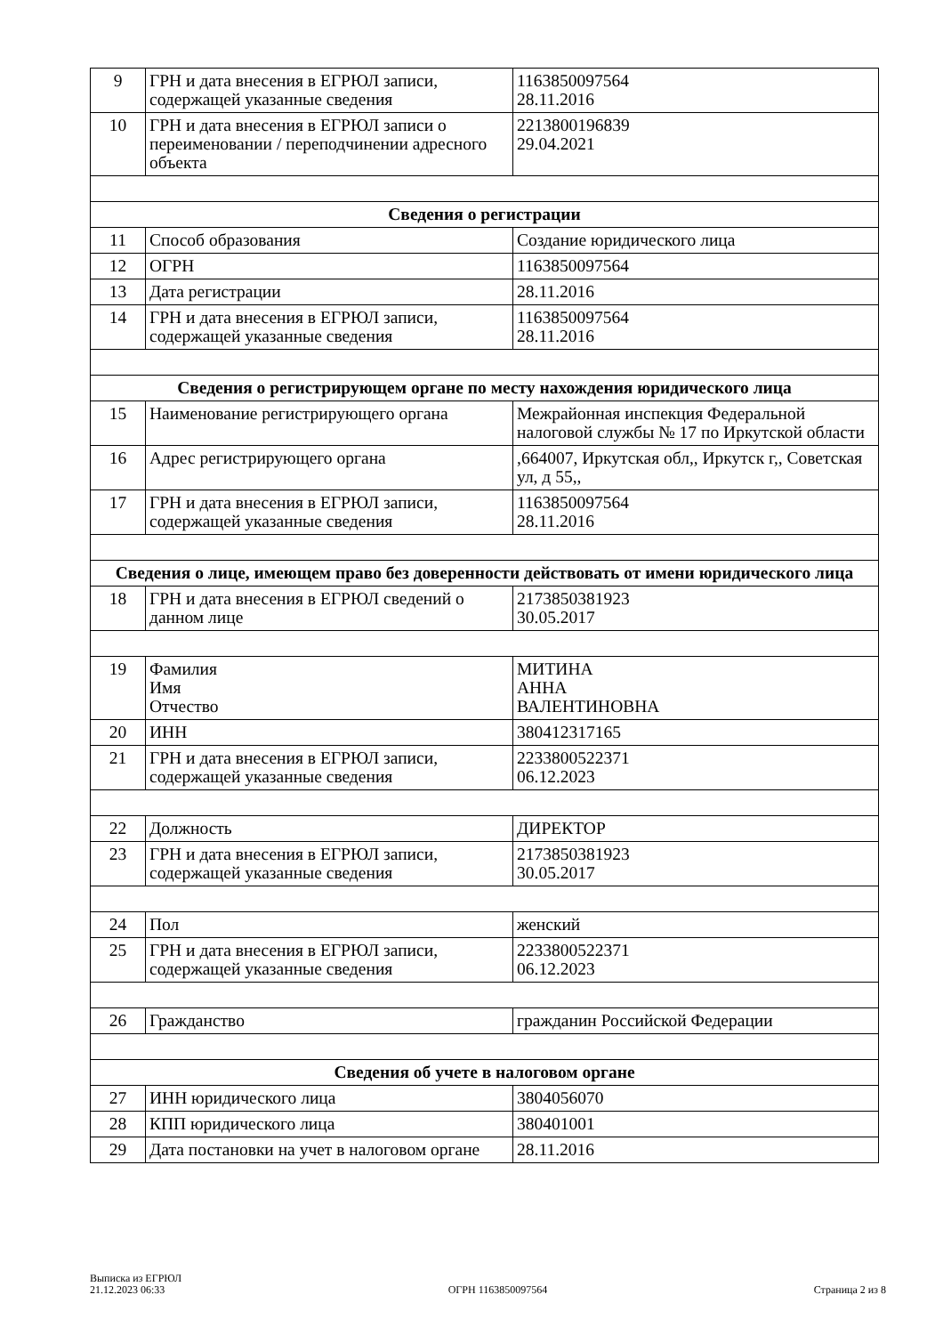| 9 | ГРН и дата внесения в ЕГРЮЛ записи, содержащей указанные сведения | 1163850097564 28.11.2016 |
| 10 | ГРН и дата внесения в ЕГРЮЛ записи о переименовании / переподчинении адресного объекта | 2213800196839 29.04.2021 |
| Сведения о регистрации | | |
| 11 | Способ образования | Создание юридического лица |
| 12 | ОГРН | 1163850097564 |
| 13 | Дата регистрации | 28.11.2016 |
| 14 | ГРН и дата внесения в ЕГРЮЛ записи, содержащей указанные сведения | 1163850097564 28.11.2016 |
| Сведения о регистрирующем органе по месту нахождения юридического лица | | |
| 15 | Наименование регистрирующего органа | Межрайонная инспекция Федеральной налоговой службы № 17 по Иркутской области |
| 16 | Адрес регистрирующего органа | ,664007, Иркутская обл,, Иркутск г,, Советская ул, д 55,, |
| 17 | ГРН и дата внесения в ЕГРЮЛ записи, содержащей указанные сведения | 1163850097564 28.11.2016 |
| Сведения о лице, имеющем право без доверенности действовать от имени юридического лица | | |
| 18 | ГРН и дата внесения в ЕГРЮЛ сведений о данном лице | 2173850381923 30.05.2017 |
| 19 | Фамилия Имя Отчество | МИТИНА АННА ВАЛЕНТИНОВНА |
| 20 | ИНН | 380412317165 |
| 21 | ГРН и дата внесения в ЕГРЮЛ записи, содержащей указанные сведения | 2233800522371 06.12.2023 |
| 22 | Должность | ДИРЕКТОР |
| 23 | ГРН и дата внесения в ЕГРЮЛ записи, содержащей указанные сведения | 2173850381923 30.05.2017 |
| 24 | Пол | женский |
| 25 | ГРН и дата внесения в ЕГРЮЛ записи, содержащей указанные сведения | 2233800522371 06.12.2023 |
| 26 | Гражданство | гражданин Российской Федерации |
| Сведения об учете в налоговом органе | | |
| 27 | ИНН юридического лица | 3804056070 |
| 28 | КПП юридического лица | 380401001 |
| 29 | Дата постановки на учет в налоговом органе | 28.11.2016 |
Выписка из ЕГРЮЛ
21.12.2023 06:33
ОГРН 1163850097564
Страница 2 из 8